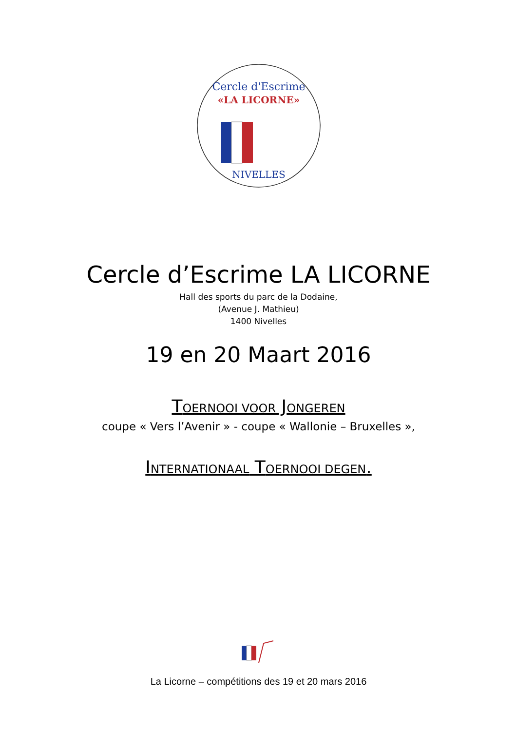Cercle d'Escrime
«LA LICORNE»
NIVELLES
Cercle d’Escrime LA LICORNE
Hall des sports du parc de la Dodaine,
(Avenue J. Mathieu)
1400 Nivelles
19 en 20 Maart 2016
TOERNOOI VOOR JONGEREN
coupe « Vers l’Avenir » - coupe « Wallonie – Bruxelles »,
INTERNATIONAAL TOERNOOI DEGEN.
La Licorne – compétitions des 19 et 20 mars 2016